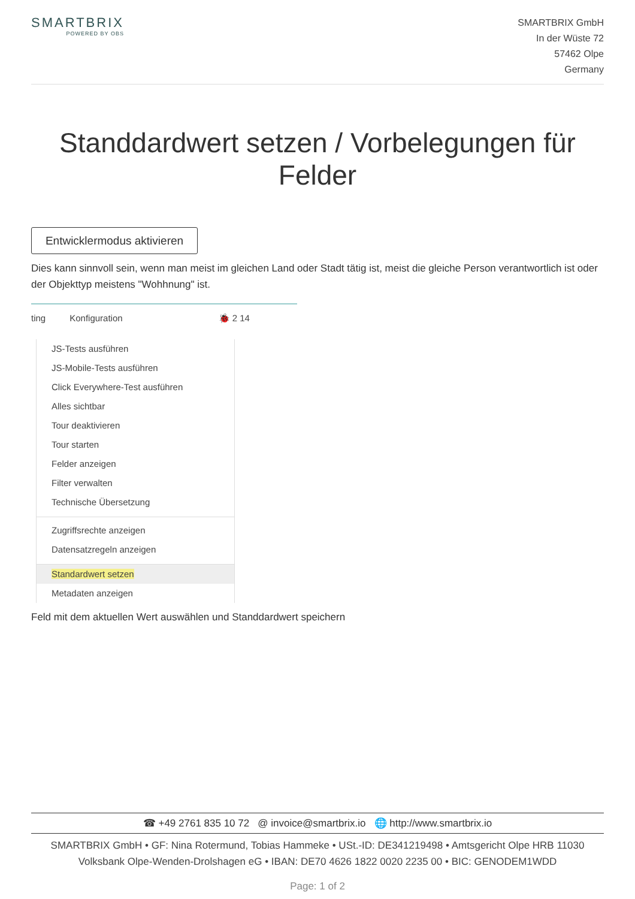SMARTBRIX
POWERED BY OBS
SMARTBRIX GmbH
In der Wüste 72
57462 Olpe
Germany
Standdardwert setzen / Vorbelegungen für Felder
Entwicklermodus aktivieren
Dies kann sinnvoll sein, wenn man meist im gleichen Land oder Stadt tätig ist, meist die gleiche Person verantwortlich ist oder der Objekttyp meistens "Wohhnung" ist.
ting Konfiguration 🐞 2 14
JS-Tests ausführen
JS-Mobile-Tests ausführen
Click Everywhere-Test ausführen
Alles sichtbar
Tour deaktivieren
Tour starten
Felder anzeigen
Filter verwalten
Technische Übersetzung
Zugriffsrechte anzeigen
Datensatzregeln anzeigen
Standardwert setzen
Metadaten anzeigen
Feld mit dem aktuellen Wert auswählen und Standdardwert speichern
☎ +49 2761 835 10 72 @ invoice@smartbrix.io 🌐 http://www.smartbrix.io
SMARTBRIX GmbH • GF: Nina Rotermund, Tobias Hammeke • USt.-ID: DE341219498 • Amtsgericht Olpe HRB 11030
Volksbank Olpe-Wenden-Drolshagen eG • IBAN: DE70 4626 1822 0020 2235 00 • BIC: GENODEM1WDD
Page: 1 of 2